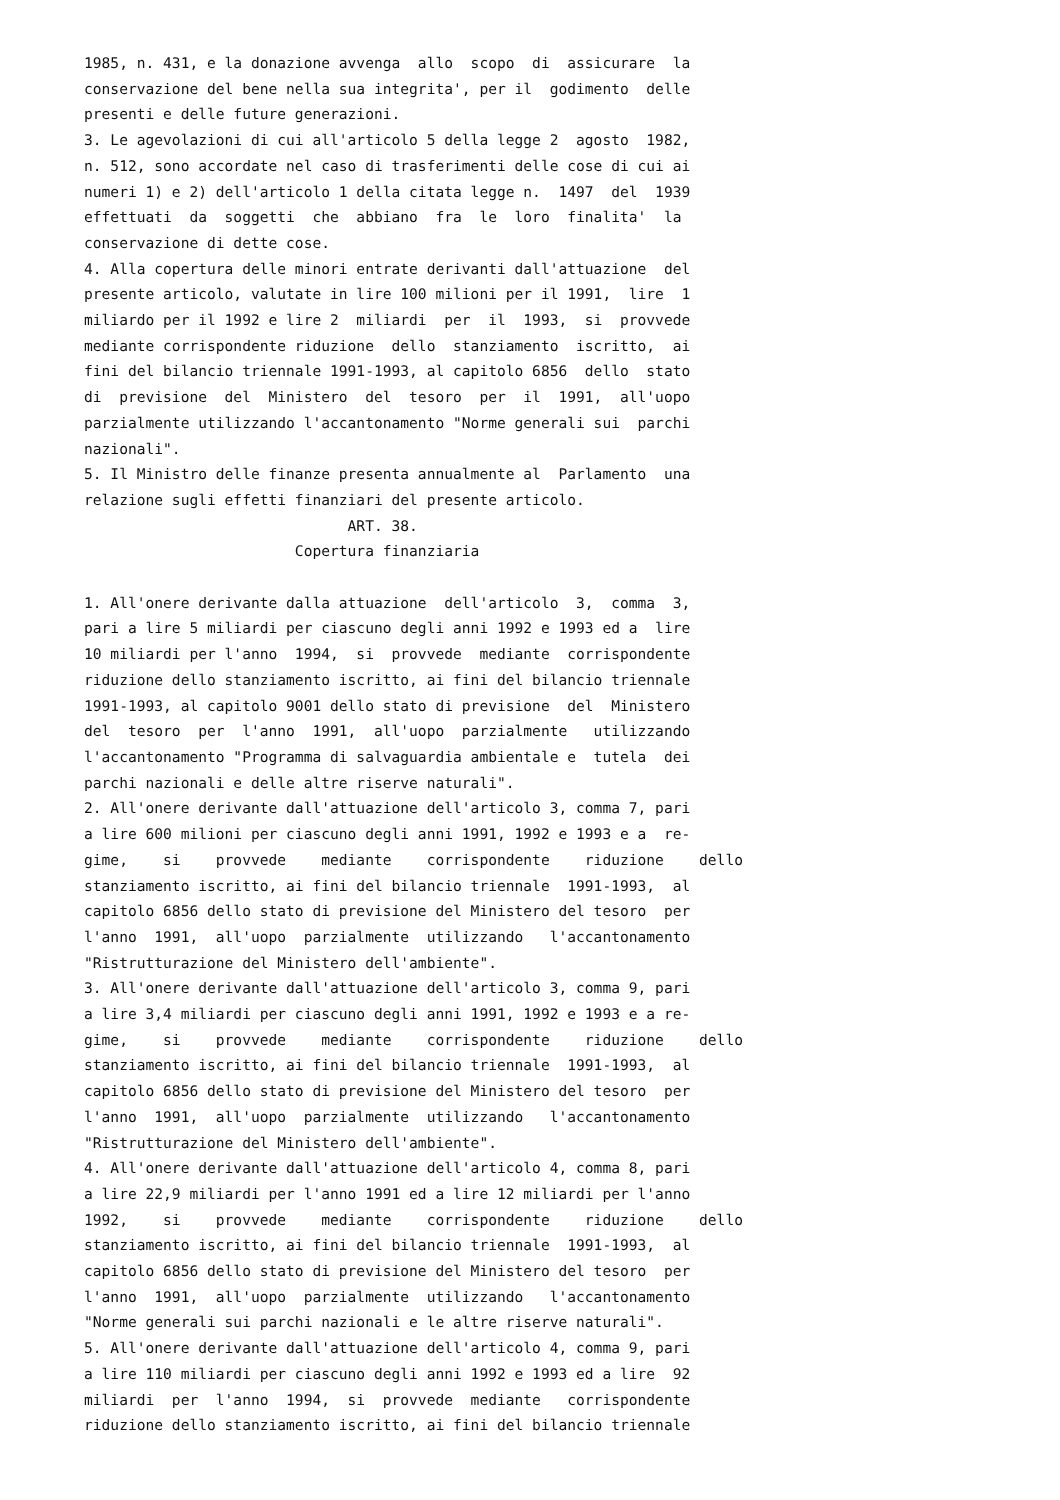1985, n. 431, e la donazione avvenga  allo  scopo  di  assicurare  la
conservazione del bene nella sua integrita', per il  godimento  delle
presenti e delle future generazioni.
3. Le agevolazioni di cui all'articolo 5 della legge 2  agosto  1982,
n. 512, sono accordate nel caso di trasferimenti delle cose di cui ai
numeri 1) e 2) dell'articolo 1 della citata legge n.  1497  del  1939
effettuati  da  soggetti  che  abbiano  fra  le  loro  finalita'  la
conservazione di dette cose.
4. Alla copertura delle minori entrate derivanti dall'attuazione  del
presente articolo, valutate in lire 100 milioni per il 1991,  lire  1
miliardo per il 1992 e lire 2  miliardi  per  il  1993,  si  provvede
mediante corrispondente riduzione  dello  stanziamento  iscritto,  ai
fini del bilancio triennale 1991-1993, al capitolo 6856  dello  stato
di  previsione  del  Ministero  del  tesoro  per  il  1991,  all'uopo
parzialmente utilizzando l'accantonamento "Norme generali sui  parchi
nazionali".
5. Il Ministro delle finanze presenta annualmente al  Parlamento  una
relazione sugli effetti finanziari del presente articolo.
                              ART. 38.
                        Copertura finanziaria

1. All'onere derivante dalla attuazione  dell'articolo  3,  comma  3,
pari a lire 5 miliardi per ciascuno degli anni 1992 e 1993 ed a  lire
10 miliardi per l'anno  1994,  si  provvede  mediante  corrispondente
riduzione dello stanziamento iscritto, ai fini del bilancio triennale
1991-1993, al capitolo 9001 dello stato di previsione  del  Ministero
del  tesoro  per  l'anno  1991,  all'uopo  parzialmente   utilizzando
l'accantonamento "Programma di salvaguardia ambientale e  tutela  dei
parchi nazionali e delle altre riserve naturali".
2. All'onere derivante dall'attuazione dell'articolo 3, comma 7, pari
a lire 600 milioni per ciascuno degli anni 1991, 1992 e 1993 e a  re-
gime,    si    provvede    mediante    corrispondente    riduzione    dello
stanziamento iscritto, ai fini del bilancio triennale  1991-1993,  al
capitolo 6856 dello stato di previsione del Ministero del tesoro  per
l'anno  1991,  all'uopo  parzialmente  utilizzando   l'accantonamento
"Ristrutturazione del Ministero dell'ambiente".
3. All'onere derivante dall'attuazione dell'articolo 3, comma 9, pari
a lire 3,4 miliardi per ciascuno degli anni 1991, 1992 e 1993 e a re-
gime,    si    provvede    mediante    corrispondente    riduzione    dello
stanziamento iscritto, ai fini del bilancio triennale  1991-1993,  al
capitolo 6856 dello stato di previsione del Ministero del tesoro  per
l'anno  1991,  all'uopo  parzialmente  utilizzando   l'accantonamento
"Ristrutturazione del Ministero dell'ambiente".
4. All'onere derivante dall'attuazione dell'articolo 4, comma 8, pari
a lire 22,9 miliardi per l'anno 1991 ed a lire 12 miliardi per l'anno
1992,    si    provvede    mediante    corrispondente    riduzione    dello
stanziamento iscritto, ai fini del bilancio triennale  1991-1993,  al
capitolo 6856 dello stato di previsione del Ministero del tesoro  per
l'anno  1991,  all'uopo  parzialmente  utilizzando   l'accantonamento
"Norme generali sui parchi nazionali e le altre riserve naturali".
5. All'onere derivante dall'attuazione dell'articolo 4, comma 9, pari
a lire 110 miliardi per ciascuno degli anni 1992 e 1993 ed a lire  92
miliardi  per  l'anno  1994,  si  provvede  mediante   corrispondente
riduzione dello stanziamento iscritto, ai fini del bilancio triennale